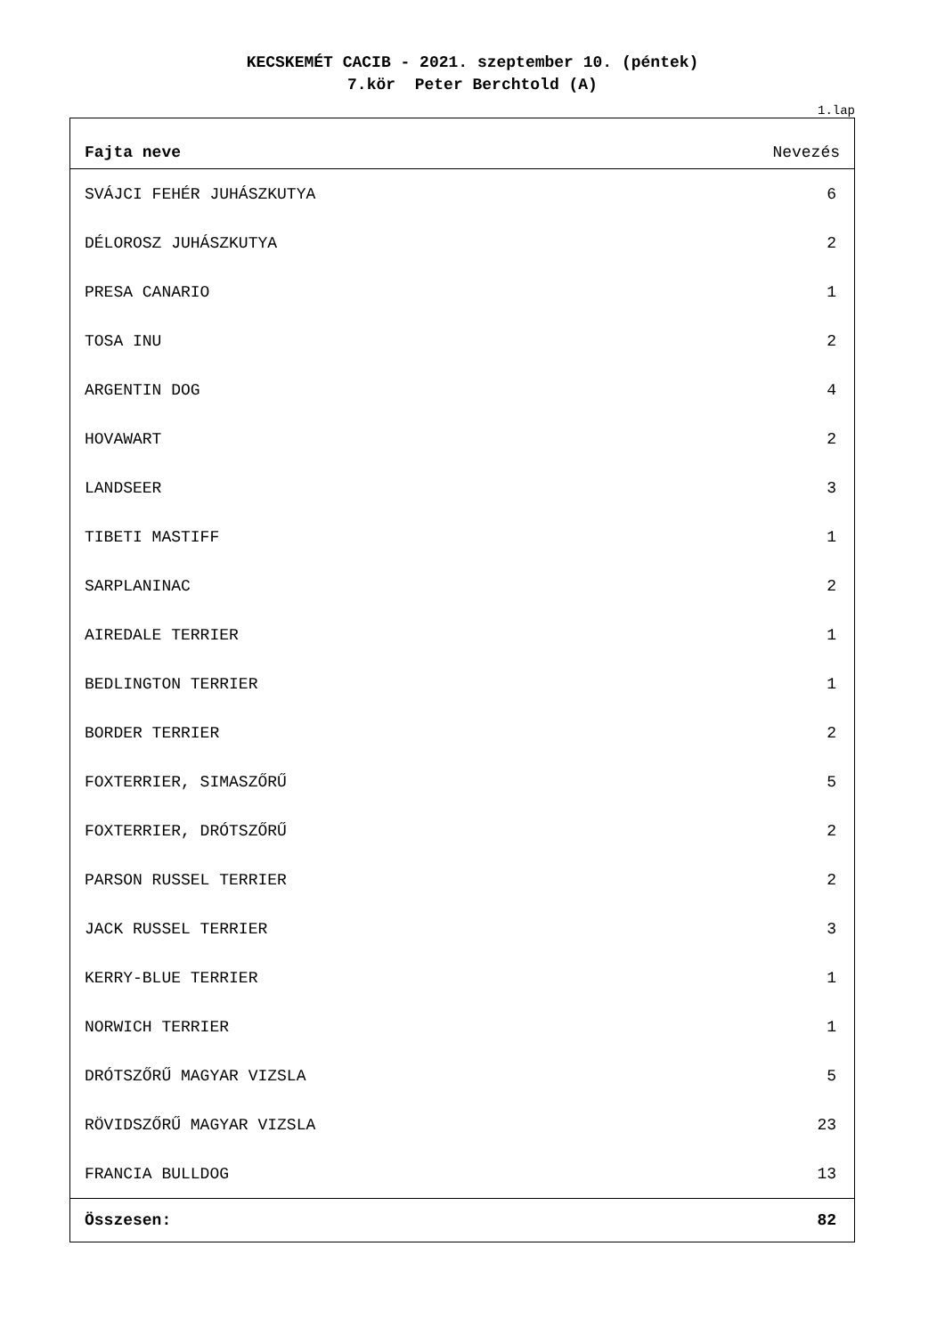KECSKEMÉT CACIB - 2021. szeptember 10. (péntek)
7.kör Peter Berchtold (A)
1.lap
| Fajta neve | Nevezés |
| --- | --- |
| SVÁJCI FEHÉR JUHÁSZKUTYA | 6 |
| DÉLOROSZ JUHÁSZKUTYA | 2 |
| PRESA CANARIO | 1 |
| TOSA INU | 2 |
| ARGENTIN DOG | 4 |
| HOVAWART | 2 |
| LANDSEER | 3 |
| TIBETI MASTIFF | 1 |
| SARPLANINAC | 2 |
| AIREDALE TERRIER | 1 |
| BEDLINGTON TERRIER | 1 |
| BORDER TERRIER | 2 |
| FOXTERRIER, SIMASZŐRŰ | 5 |
| FOXTERRIER, DRÓTSZŐRŰ | 2 |
| PARSON RUSSEL TERRIER | 2 |
| JACK RUSSEL TERRIER | 3 |
| KERRY-BLUE TERRIER | 1 |
| NORWICH TERRIER | 1 |
| DRÓTSZŐRŰ MAGYAR VIZSLA | 5 |
| RÖVIDSZŐRŰ MAGYAR VIZSLA | 23 |
| FRANCIA BULLDOG | 13 |
| Összesen: | 82 |